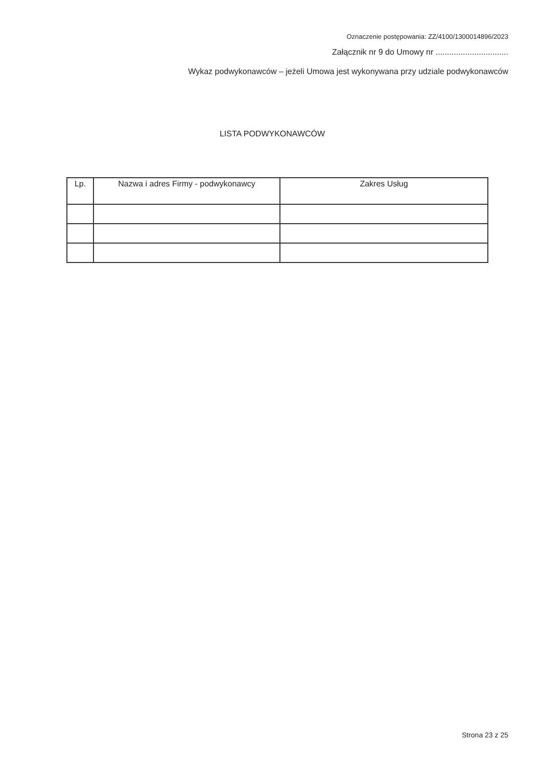Oznaczenie postępowania: ZZ/4100/1300014896/2023
Załącznik nr 9 do Umowy nr ................................
Wykaz podwykonawców – jeżeli Umowa jest wykonywana przy udziale podwykonawców
LISTA PODWYKONAWCÓW
| Lp. | Nazwa i adres Firmy - podwykonawcy | Zakres Usług |
| --- | --- | --- |
Strona 23 z 25